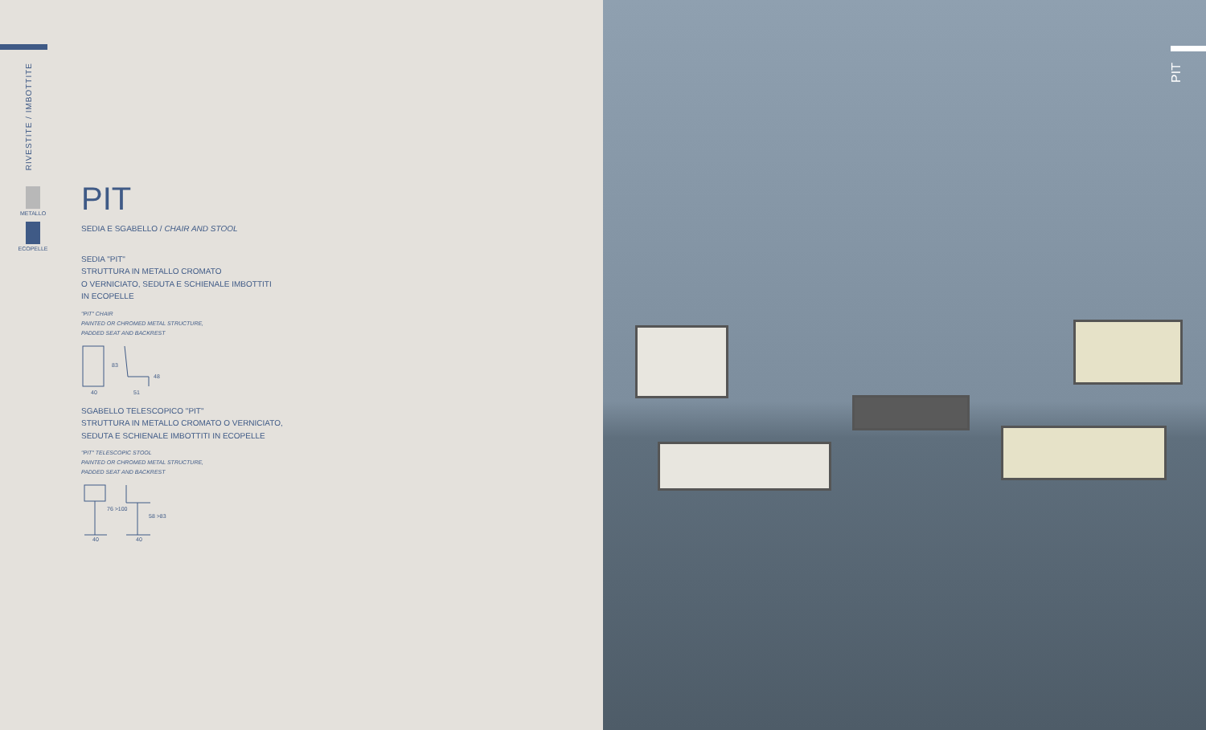RIVESTITE / IMBOTTITE
METALLO
ECOPELLE
PIT
SEDIA E SGABELLO / CHAIR AND STOOL
SEDIA "PIT"
STRUTTURA IN METALLO CROMATO
O VERNICIATO, SEDUTA E SCHIENALE IMBOTTITI
IN ECOPELLE
"PIT" CHAIR
PAINTED OR CHROMED METAL STRUCTURE,
PADDED SEAT AND BACKREST
83
48
40
51
SGABELLO TELESCOPICO "PIT"
STRUTTURA IN METALLO CROMATO O VERNICIATO,
SEDUTA E SCHIENALE IMBOTTITI IN ECOPELLE
"PIT" TELESCOPIC STOOL
PAINTED OR CHROMED METAL STRUCTURE,
PADDED SEAT AND BACKREST
76 >100
58 >83
40
40
PIT